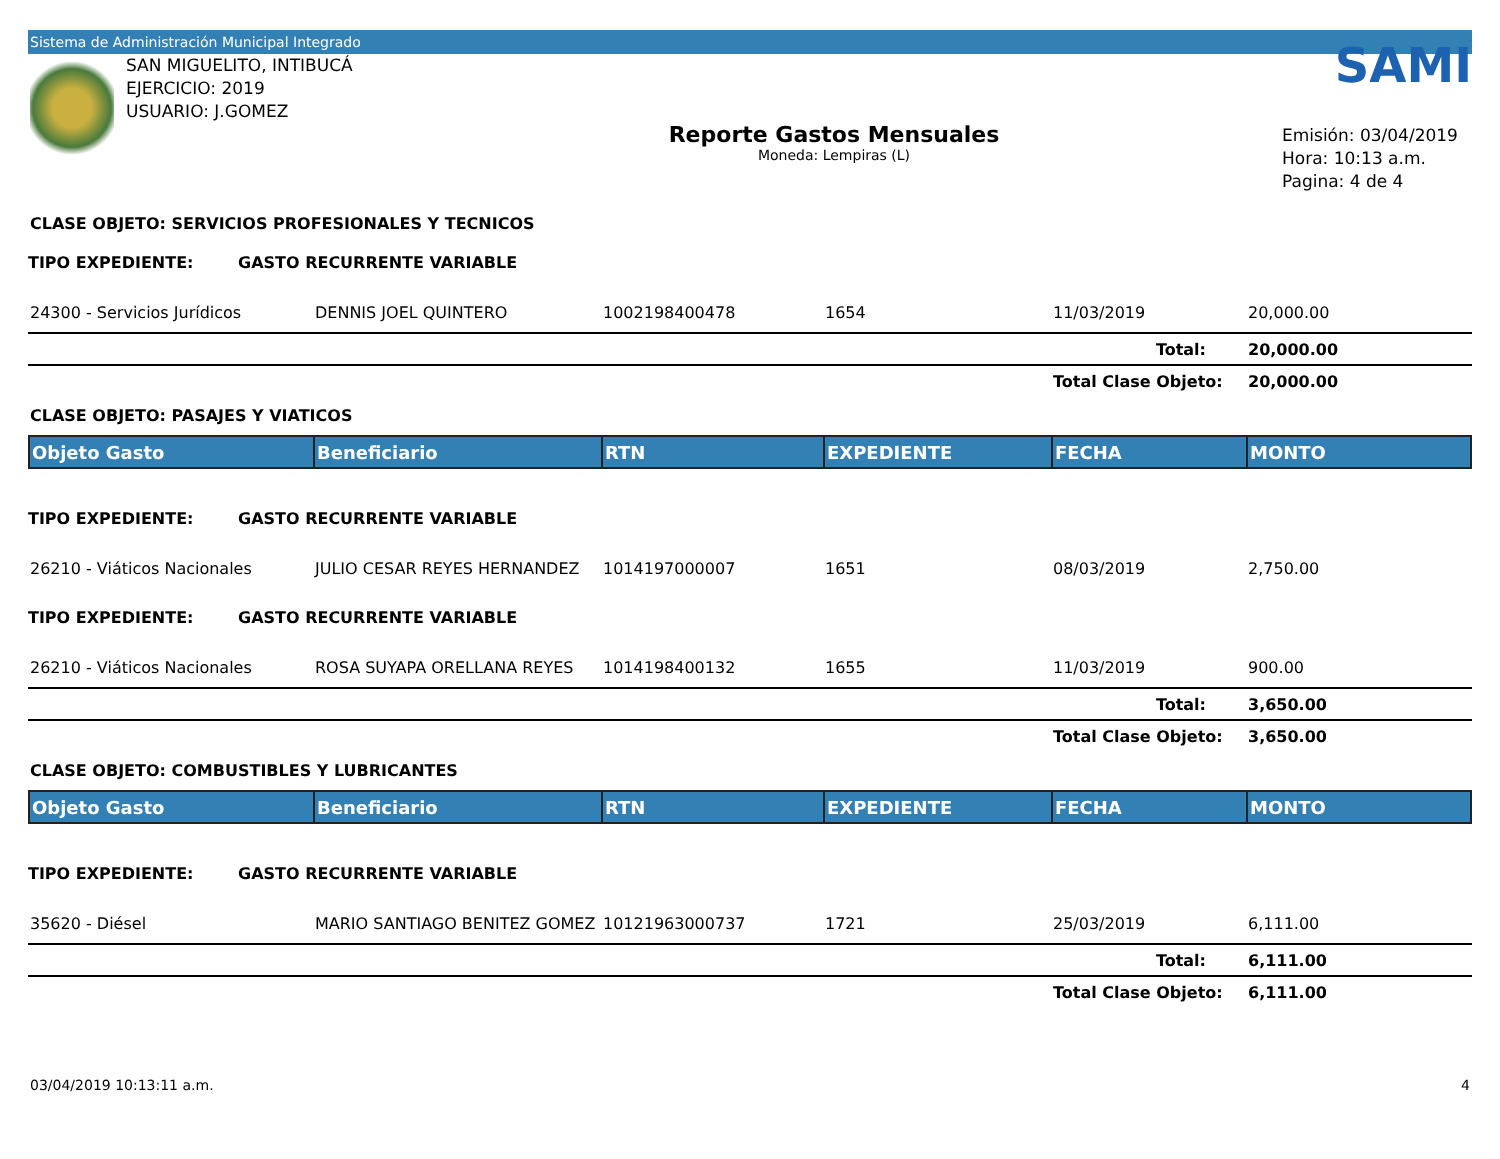Sistema de Administración Municipal Integrado
SAN MIGUELITO, INTIBUCÁ
EJERCICIO: 2019
USUARIO: J.GOMEZ
Reporte Gastos Mensuales
Moneda: Lempiras (L)
SAMI
Emisión: 03/04/2019
Hora: 10:13 a.m.
Pagina: 4 de 4
CLASE OBJETO: SERVICIOS PROFESIONALES Y TECNICOS
TIPO EXPEDIENTE: GASTO RECURRENTE VARIABLE
| 24300 - Servicios Jurídicos | DENNIS JOEL QUINTERO | 1002198400478 | 1654 | 11/03/2019 | 20,000.00 |
| | | | | Total: | 20,000.00 |
| | | | | Total Clase Objeto: | 20,000.00 |
CLASE OBJETO: PASAJES Y VIATICOS
| Objeto Gasto | Beneficiario | RTN | EXPEDIENTE | FECHA | MONTO |
| --- | --- | --- | --- | --- | --- |
TIPO EXPEDIENTE: GASTO RECURRENTE VARIABLE
| 26210 - Viáticos Nacionales | JULIO CESAR REYES HERNANDEZ | 1014197000007 | 1651 | 08/03/2019 | 2,750.00 |
TIPO EXPEDIENTE: GASTO RECURRENTE VARIABLE
| 26210 - Viáticos Nacionales | ROSA SUYAPA ORELLANA REYES | 1014198400132 | 1655 | 11/03/2019 | 900.00 |
| | | | | Total: | 3,650.00 |
| | | | | Total Clase Objeto: | 3,650.00 |
CLASE OBJETO: COMBUSTIBLES Y LUBRICANTES
| Objeto Gasto | Beneficiario | RTN | EXPEDIENTE | FECHA | MONTO |
| --- | --- | --- | --- | --- | --- |
TIPO EXPEDIENTE: GASTO RECURRENTE VARIABLE
| 35620 - Diésel | MARIO SANTIAGO BENITEZ GOMEZ | 10121963000737 | 1721 | 25/03/2019 | 6,111.00 |
| | | | | Total: | 6,111.00 |
| | | | | Total Clase Objeto: | 6,111.00 |
03/04/2019 10:13:11 a.m. 4